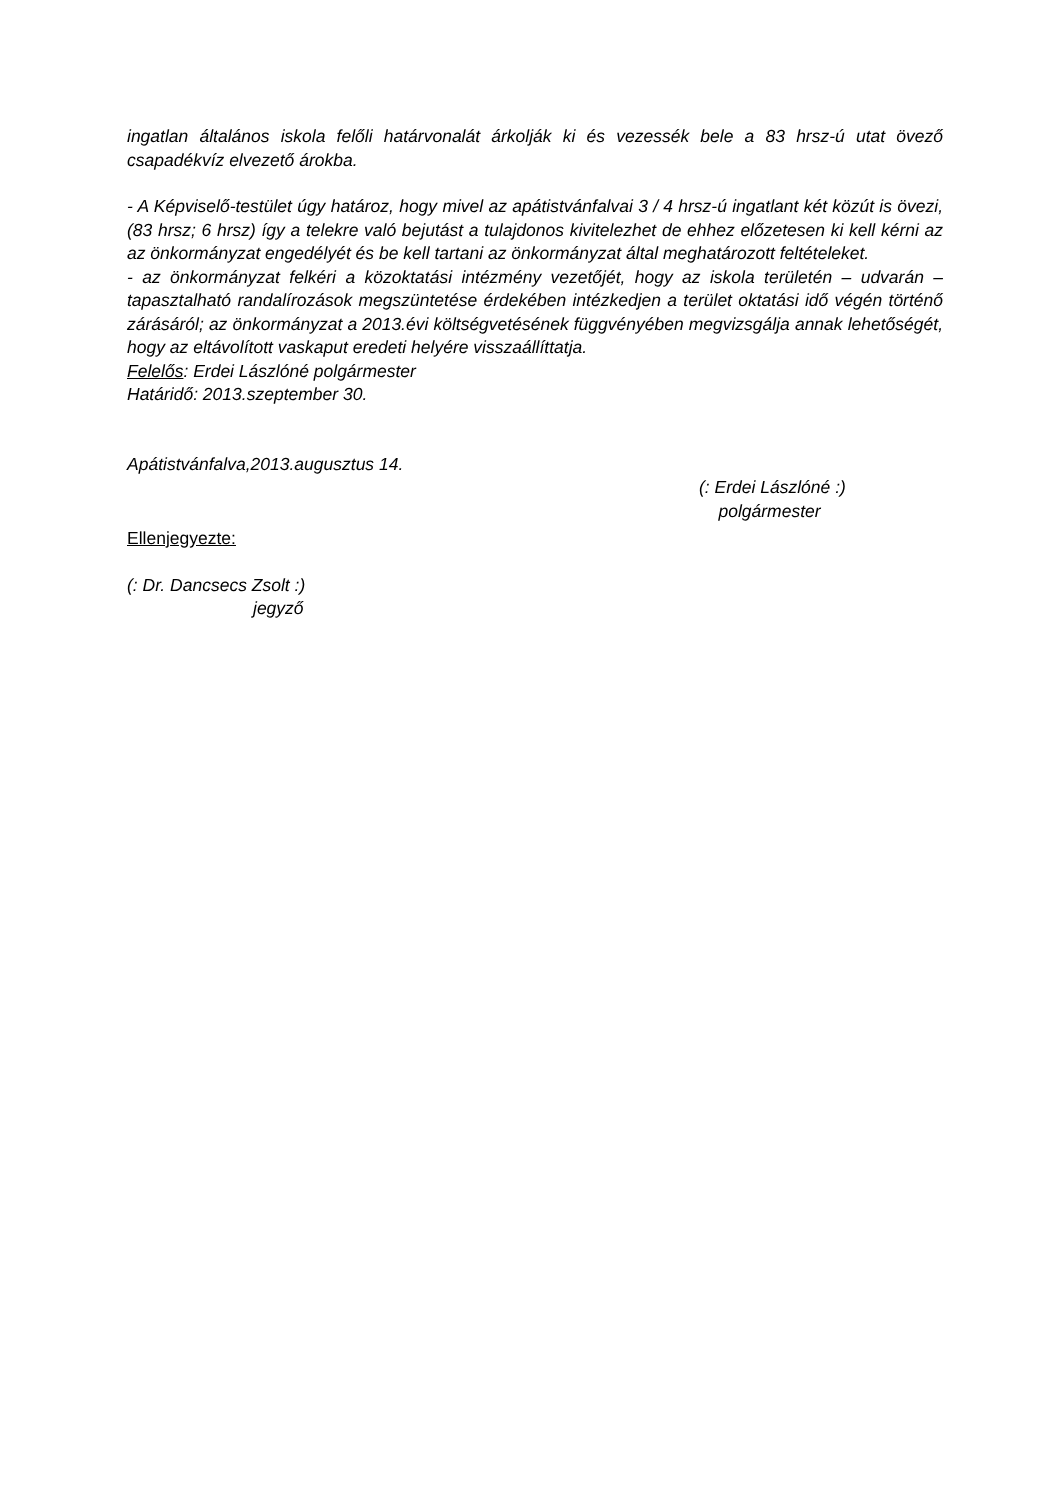ingatlan általános iskola felőli határvonalát árkolják ki és vezessék bele a 83 hrsz-ú utat övező csapadékvíz elvezető árokba.
- A Képviselő-testület úgy határoz, hogy mivel az apátistvánfalvai 3 / 4 hrsz-ú ingatlant két közút is övezi, (83 hrsz; 6 hrsz) így a telekre való bejutást a tulajdonos kivitelezhet de ehhez előzetesen ki kell kérni az az önkormányzat engedélyét és be kell tartani az önkormányzat által meghatározott feltételeket.
- az önkormányzat felkéri a közoktatási intézmény vezetőjét, hogy az iskola területén – udvarán – tapasztalható randalírozások megszüntetése érdekében intézkedjen a terület oktatási idő végén történő zárásáról; az önkormányzat a 2013.évi költségvetésének függvényében megvizsgálja annak lehetőségét, hogy az eltávolított vaskaput eredeti helyére visszaállíttatja.
Felelős: Erdei Lászlóné polgármester
Határidő: 2013.szeptember 30.
Apátistvánfalva,2013.augusztus 14.
(: Erdei Lászlóné :)
polgármester
Ellenjegyezte:
(: Dr. Dancsecs Zsolt :)
jegyző